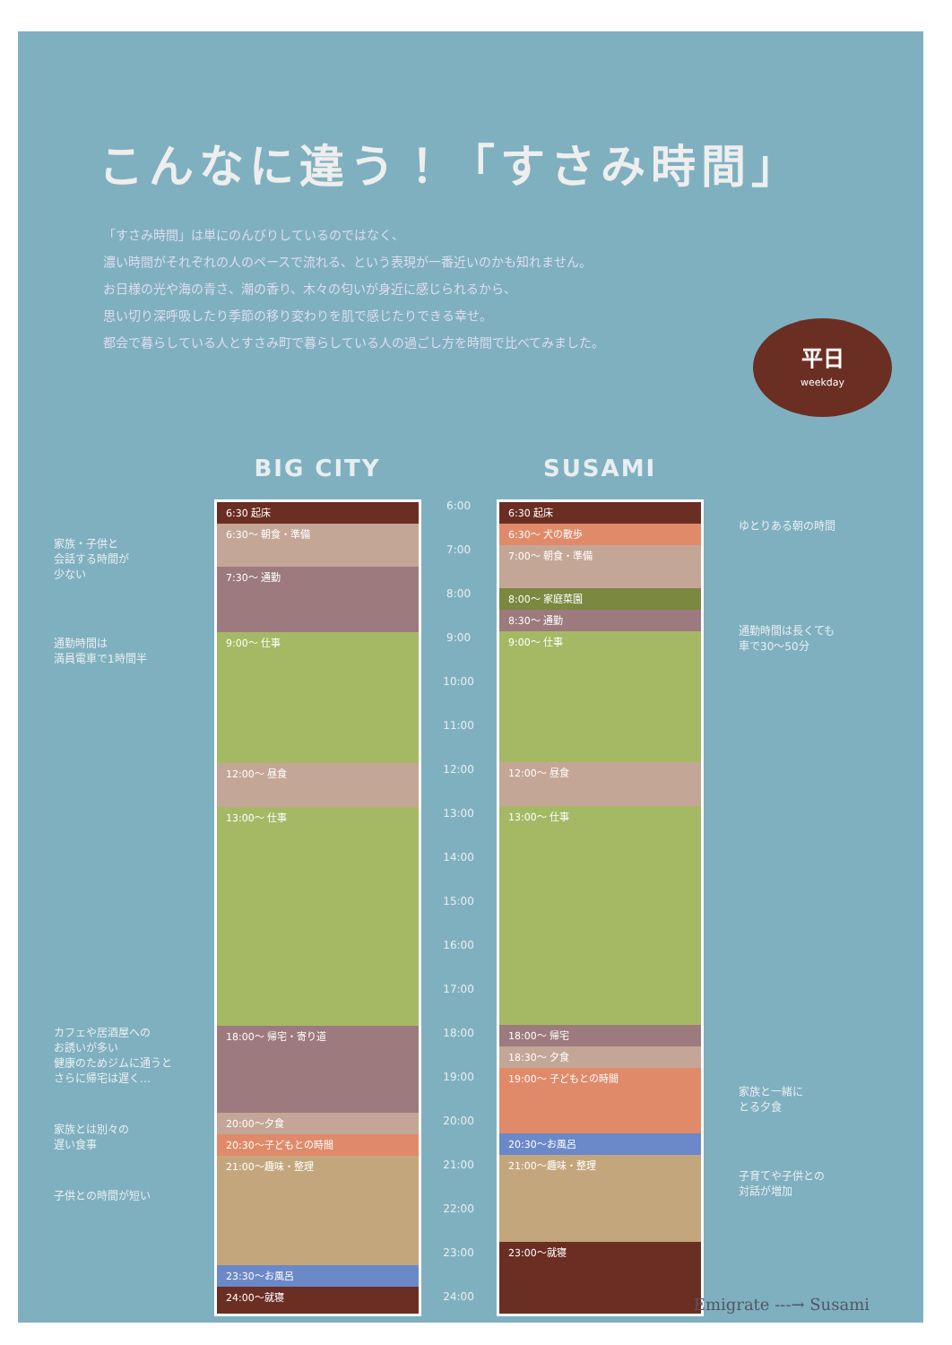こんなに違う！「すさみ時間」
「すさみ時間」は単にのんびりしているのではなく、
濃い時間がそれぞれの人のペースで流れる、という表現が一番近いのかも知れません。
お日様の光や海の青さ、潮の香り、木々の匂いが身近に感じられるから、
思い切り深呼吸したり季節の移り変わりを肌で感じたりできる幸せ。
都会で暮らしている人とすさみ町で暮らしている人の過ごし方を時間で比べてみました。
平日
weekday
家族・子供と
会話する時間が
少ない
通勤時間は
満員電車で1時間半
カフェや居酒屋への
お誘いが多い
健康のためジムに通うと
さらに帰宅は遅く…
家族とは別々の
遅い食事
子供との時間が短い
BIG CITY
6:30 起床
6:30〜 朝食・準備
7:30〜 通勤
9:00〜 仕事
12:00〜 昼食
13:00〜 仕事
18:00〜 帰宅・寄り道
20:00〜夕食
20:30〜子どもとの時間
21:00〜趣味・整理
23:30〜お風呂
24:00〜就寝
6:00
7:00
8:00
9:00
10:00
11:00
12:00
13:00
14:00
15:00
16:00
17:00
18:00
19:00
20:00
21:00
22:00
23:00
24:00
SUSAMI
6:30 起床
6:30〜 犬の散歩
7:00〜 朝食・準備
8:00〜 家庭菜園
8:30〜 通勤
9:00〜 仕事
12:00〜 昼食
13:00〜 仕事
18:00〜 帰宅
18:30〜 夕食
19:00〜 子どもとの時間
20:30〜お風呂
21:00〜趣味・整理
23:00〜就寝
ゆとりある朝の時間
通勤時間は長くても
車で30〜50分
家族と一緒に
とる夕食
子育てや子供との
対話が増加
Emigrate ‐‐‐→ Susami